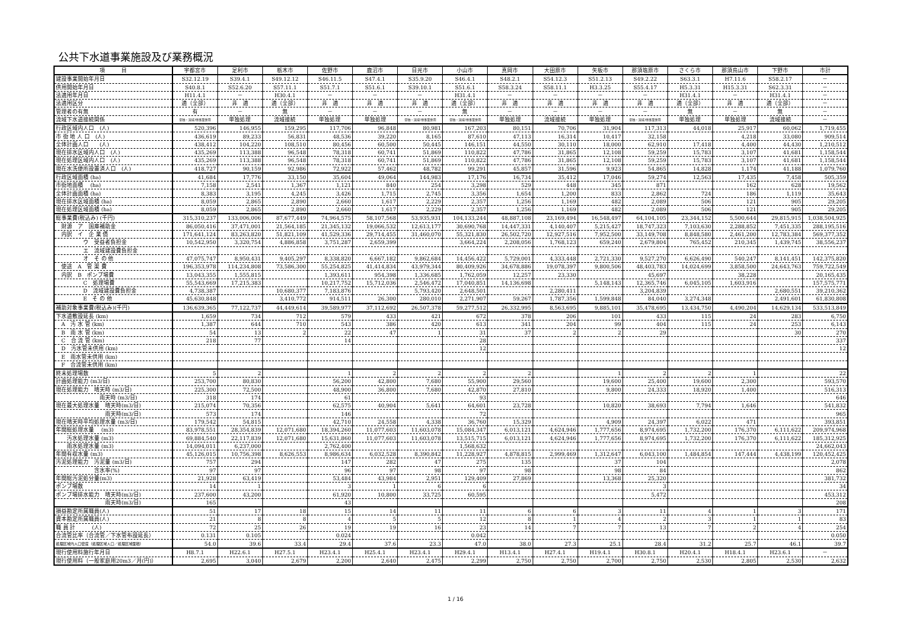公共下水道事業施設及び業務概況
| 項 目 | 宇都宮市 | 足利市 | 栃木市 | 佐野市 | 鹿沼市 | 日光市 | 小山市 | 真岡市 | 大田原市 | 矢板市 | 那須塩原市 | さくら市 | 那須烏山市 | 下野市 | 市計 |
| --- | --- | --- | --- | --- | --- | --- | --- | --- | --- | --- | --- | --- | --- | --- | --- |
| 建設事業開始年月日 | S32.12.19 | S39.4.1 | S49.12.12 | S46.11.5 | S47.4.1 | S35.9.20 | S46.4.1 | S48.2.1 | S54.12.3 | S51.2.13 | S49.2.22 | S63.3.1 | H7.11.6 | S58.2.17 | － |
| 供用開始年月日 | S40.8.1 | S52.6.20 | S57.11.1 | S51.7.1 | S51.6.1 | S39.10.1 | S51.6.1 | S58.3.24 | S58.11.1 | H3.3.25 | S55.4.17 | H5.3.31 | H15.3.31 | S62.3.31 | － |
| 法適用年月日 | H11.4.1 | － | H30.4.1 | － | － | － | H31.4.1 | － | － | － | － | H31.4.1 | － | H31.4.1 | － |
| 法適用区分 | 適（全部） | 非 適 | 適（全部） | 非 適 | 非 適 | 非 適 | 適（全部） | 非 適 | 非 適 | 非 適 | 非 適 | 適（全部） | 非 適 | 適（全部） | － |
| 管理者の有無 | 有 | － | 無 | － | － | － | 無 | － | － | － | － | 無 | － | 無 | － |
| 流域下水道接続関係 | 単独・流域/他事業併用 | 単独処理 | 流域接続 | 単独処理 | 単独処理 | 単独・流域/他事業併用 | 単独・流域/他事業併用 | 単独処理 | 流域接続 | 単独処理 | 単独・流域/他事業併用 | 単独処理 | 単独処理 | 流域接続 | － |
| 行政区域内人口 (人) | 520,396 | 146,955 | 159,295 | 117,706 | 96,848 | 80,981 | 167,203 | 80,151 | 70,706 | 31,904 | 117,313 | 44,018 | 25,917 | 60,062 | 1,719,455 |
| 市 街 地 人 口 (人) | 436,619 | 89,233 | 56,831 | 48,536 | 39,220 | 8,165 | 87,610 | 47,113 | 16,314 | 10,417 | 32,158 | | 4,218 | 33,080 | 909,514 |
| 全体計画人口 (人) | 438,412 | 104,220 | 108,510 | 80,456 | 60,500 | 50,445 | 146,151 | 44,550 | 30,110 | 18,000 | 62,910 | 17,418 | 4,400 | 44,430 | 1,210,512 |
| 現在排水区域内人口 (人) | 435,269 | 113,388 | 96,548 | 78,318 | 60,741 | 51,869 | 110,822 | 47,786 | 31,865 | 12,108 | 59,259 | 15,783 | 3,107 | 41,681 | 1,158,544 |
| 現在処理区域内人口 (人) | 435,269 | 113,388 | 96,548 | 78,318 | 60,741 | 51,869 | 110,822 | 47,786 | 31,865 | 12,108 | 59,259 | 15,783 | 3,107 | 41,681 | 1,158,544 |
| 現在水洗便所設置済人口 (人) | 418,727 | 90,159 | 92,986 | 72,922 | 57,462 | 48,782 | 99,291 | 45,857 | 31,596 | 9,923 | 54,865 | 14,828 | 1,174 | 41,188 | 1,079,760 |
| 行政区域面積 (ha) | 41,684 | 17,776 | 33,150 | 35,604 | 49,064 | 144,983 | 17,176 | 16,734 | 35,412 | 17,046 | 59,274 | 12,563 | 17,435 | 7,458 | 505,359 |
| 市街地面積 (ha) | 7,158 | 2,541 | 1,367 | 1,121 | 840 | 254 | 3,298 | 529 | 448 | 345 | 871 | | 162 | 628 | 19,562 |
| 全体計画面積 (ha) | 8,383 | 3,195 | 4,245 | 3,426 | 1,715 | 2,745 | 3,356 | 1,654 | 1,200 | 833 | 2,862 | 724 | 186 | 1,119 | 35,643 |
| 現在排水区域面積 (ha) | 8,059 | 2,865 | 2,890 | 2,660 | 1,617 | 2,229 | 2,357 | 1,256 | 1,169 | 482 | 2,089 | 506 | 121 | 905 | 29,205 |
| 現在処理区域面積 (ha) | 8,059 | 2,865 | 2,890 | 2,660 | 1,617 | 2,229 | 2,357 | 1,256 | 1,169 | 482 | 2,089 | 506 | 121 | 905 | 29,205 |
| 総事業費(税込み) (千円) | 315,310,237 | 133,006,006 | 87,677,449 | 74,964,575 | 58,107,568 | 53,935,931 | 104,133,244 | 48,887,108 | 23,169,494 | 16,548,497 | 64,104,105 | 23,344,152 | 5,500,644 | 29,815,915 | 1,038,504,925 |
| 財源 ア 国庫補助金 | 86,050,416 | 37,471,001 | 21,564,185 | 21,345,132 | 19,066,532 | 12,613,177 | 30,690,768 | 14,447,331 | 4,140,407 | 5,215,427 | 18,747,323 | 7,103,630 | 2,288,852 | 7,451,335 | 288,195,516 |
| 内訳 イ 企 業 債 | 171,641,124 | 83,263,820 | 51,821,109 | 41,529,336 | 29,714,455 | 31,460,070 | 55,321,830 | 26,502,720 | 12,927,516 | 7,952,500 | 33,149,708 | 8,848,580 | 2,461,200 | 12,783,384 | 569,377,352 |
| ウ 受益者負担金 | 10,542,950 | 3,320,754 | 4,886,858 | 3,751,287 | 2,659,399 | | 3,664,224 | 2,208,056 | 1,768,123 | 659,240 | 2,679,804 | 765,452 | 210,345 | 1,439,745 | 38,556,237 |
| エ 流域建設費負担金 | | | | | | | | | | | | | | | |
| オ そ の 他 | 47,075,747 | 8,950,431 | 9,405,297 | 8,338,820 | 6,667,182 | 9,862,684 | 14,456,422 | 5,729,001 | 4,333,448 | 2,721,330 | 9,527,270 | 6,626,490 | 540,247 | 8,141,451 | 142,375,820 |
| 使途 A 管 渠 費 | 196,353,978 | 114,234,808 | 73,586,300 | 55,254,825 | 41,414,834 | 43,979,344 | 80,409,926 | 34,678,886 | 19,078,397 | 9,800,506 | 48,403,783 | 14,024,699 | 3,858,500 | 24,643,763 | 759,722,549 |
| 内訳 B ポンプ場費 | 13,043,355 | 1,555,815 | | 1,393,611 | 954,398 | 1,336,685 | 1,762,059 | 12,257 | 23,330 | | 45,697 | | 38,228 | | 20,165,435 |
| C 処理場費 | 55,543,669 | 17,215,383 | | 10,217,752 | 15,712,036 | 2,546,472 | 17,040,851 | 14,136,698 | | 5,148,143 | 12,365,746 | 6,045,105 | 1,603,916 | | 157,575,771 |
| D 流域建設費負担金 | 4,738,387 | | 10,680,377 | 7,183,876 | | 5,793,420 | 2,648,501 | | 2,280,411 | | 3,204,839 | | | 2,680,551 | 39,210,362 |
| E そ の 他 | 45,630,848 | | 3,410,772 | 914,511 | 26,300 | 280,010 | 2,271,907 | 59,267 | 1,787,356 | 1,599,848 | 84,040 | 3,274,348 | | 2,491,601 | 61,830,808 |
| 補助対象事業費(税込み)(千円) | 136,639,365 | 77,122,737 | 44,449,614 | 39,589,977 | 37,112,692 | 26,507,378 | 59,277,512 | 26,332,995 | 8,563,695 | 9,885,101 | 35,478,695 | 13,434,750 | 4,490,204 | 14,629,134 | 533,513,849 |
| 下水道敷設延長 (km) | 1,659 | 734 | 712 | 579 | 433 | 421 | 672 | 378 | 206 | 101 | 433 | 115 | 24 | 283 | 6,750 |
| A 汚 水 管 (km) | 1,387 | 644 | 710 | 543 | 386 | 420 | 613 | 341 | 204 | 99 | 404 | 115 | 24 | 253 | 6,143 |
| B 雨 水 管 (km) | 54 | 13 | 2 | 22 | 47 | 1 | 31 | 37 | 2 | 2 | 29 | | | 30 | 270 |
| C 合 流 管 (km) | 218 | 77 | | 14 | | | 28 | | | | | | | | 337 |
| D 汚水管未供用 (km) | | | | | | | 12 | | | | | | | | 12 |
| E 雨水管未供用 (km) | | | | | | | | | | | | | | | |
| F 合流管未供用 (km) | | | | | | | | | | | | | | | |
| 終末処理場数 | 5 | 2 | | 1 | 2 | 2 | 2 | 2 | | 1 | 2 | 2 | 1 | | 22 |
| 計画処理能力 (m3/日) | 253,700 | 80,830 | | 56,200 | 42,800 | 7,680 | 55,900 | 29,560 | | 19,600 | 25,400 | 19,600 | 2,300 | | 593,570 |
| 現在処理能力 晴天時 (m3/日) | 225,300 | 72,500 | | 48,900 | 36,800 | 7,680 | 42,870 | 27,810 | | 9,800 | 24,333 | 18,920 | 1,400 | | 516,313 |
| 雨天時 (m3/日) | 318 | 174 | | 61 | | | 93 | | | | | | | | 646 |
| 現在最大処理水量 晴天時(m3/日) | 215,074 | 70,356 | | 62,575 | 40,904 | 5,641 | 64,601 | 23,728 | | 10,820 | 38,693 | 7,794 | 1,646 | | 541,832 |
| 雨天時(m3/日) | 573 | 174 | | 146 | | | 72 | | | | | | | | 965 |
| 現在晴天時平均処理水量 (m3/日) | 179,542 | 54,815 | | 42,710 | 24,558 | 4,338 | 36,760 | 15,329 | | 4,909 | 24,397 | 6,022 | 471 | | 393,851 |
| 年間総処理水量 (m3) | 83,978,551 | 28,354,839 | 12,071,680 | 18,394,260 | 11,077,603 | 11,603,078 | 15,084,347 | 6,013,121 | 4,624,946 | 1,777,656 | 8,974,695 | 1,732,200 | 176,370 | 6,111,622 | 209,974,968 |
| 汚水処理水量 (m3) | 69,884,540 | 22,117,839 | 12,071,680 | 15,631,860 | 11,077,603 | 11,603,078 | 13,515,715 | 6,013,121 | 4,624,946 | 1,777,656 | 8,974,695 | 1,732,200 | 176,370 | 6,111,622 | 185,312,925 |
| 雨水処理水量 (m3) | 14,094,011 | 6,237,000 | | 2,762,400 | | | 1,568,632 | | | | | | | | 24,662,043 |
| 年間有収水量 (m3) | 45,126,015 | 10,756,398 | 8,626,553 | 8,986,634 | 6,032,528 | 8,390,842 | 11,228,927 | 4,878,815 | 2,999,469 | 1,312,647 | 6,043,100 | 1,484,854 | 147,444 | 4,438,199 | 120,452,425 |
| 汚泥処理能力 汚泥量 (m3/日) | 757 | 294 | | 147 | 282 | 47 | 275 | 135 | | 37 | 104 | | | | 2,078 |
| 含水率(%) | 97 | 97 | | 96 | 97 | 98 | 97 | 98 | | 98 | 84 | | | | 862 |
| 年間総汚泥処分量(m3) | 21,928 | 63,419 | | 53,484 | 43,984 | 2,951 | 129,409 | 27,869 | | 13,368 | 25,320 | | | | 381,732 |
| ポンプ場数 | 14 | 1 | | 3 | 1 | 6 | 6 | | | | 3 | | | | 34 |
| ポンプ場排水能力 晴天時(m3/日) | 237,600 | 43,200 | | 61,920 | 10,800 | 33,725 | 60,595 | | | | 5,472 | | | | 453,312 |
| 雨天時(m3/日) | 165 | | | 43 | | | | | | | | | | | 208 |
| 損益勘定所属職員(人) | 51 | 17 | 18 | 15 | 14 | 11 | 11 | 6 | 6 | 3 | 11 | 4 | 1 | 3 | 171 |
| 資本勘定所属職員(人) | 21 | 8 | 8 | 4 | 5 | 5 | 12 | 8 | 1 | 4 | 2 | 3 | 1 | 1 | 83 |
| 職 員 計 (人) | 72 | 25 | 26 | 19 | 19 | 16 | 23 | 14 | 7 | 7 | 13 | 7 | 2 | 4 | 254 |
| 合流管比率（合流管／下水管布設延長） | 0.131 | 0.105 | | 0.024 | | | 0.042 | | | | | | | | 0.050 |
| 処理区域内人口密度（処理区域人口／処理区域面積） | 54.0 | 39.6 | 33.4 | 29.4 | 37.6 | 23.3 | 47.0 | 38.0 | 27.3 | 25.1 | 28.4 | 31.2 | 25.7 | 46.1 | 39.7 |
| 現行使用料施行年月日 | H8.7.1 | H22.6.1 | H27.5.1 | H23.4.1 | H25.4.1 | H23.4.1 | H29.4.1 | H13.4.1 | H27.4.1 | H19.4.1 | H30.8.1 | H20.4.1 | H18.4.1 | H23.6.1 | － |
| 現行使用料（一般家庭用20m3／月(円)） | 2,695 | 3,040 | 2,679 | 2,200 | 2,640 | 2,475 | 2,299 | 2,750 | 2,750 | 2,700 | 2,750 | 2,530 | 2,805 | 2,530 | 2,632 |
1 / 16